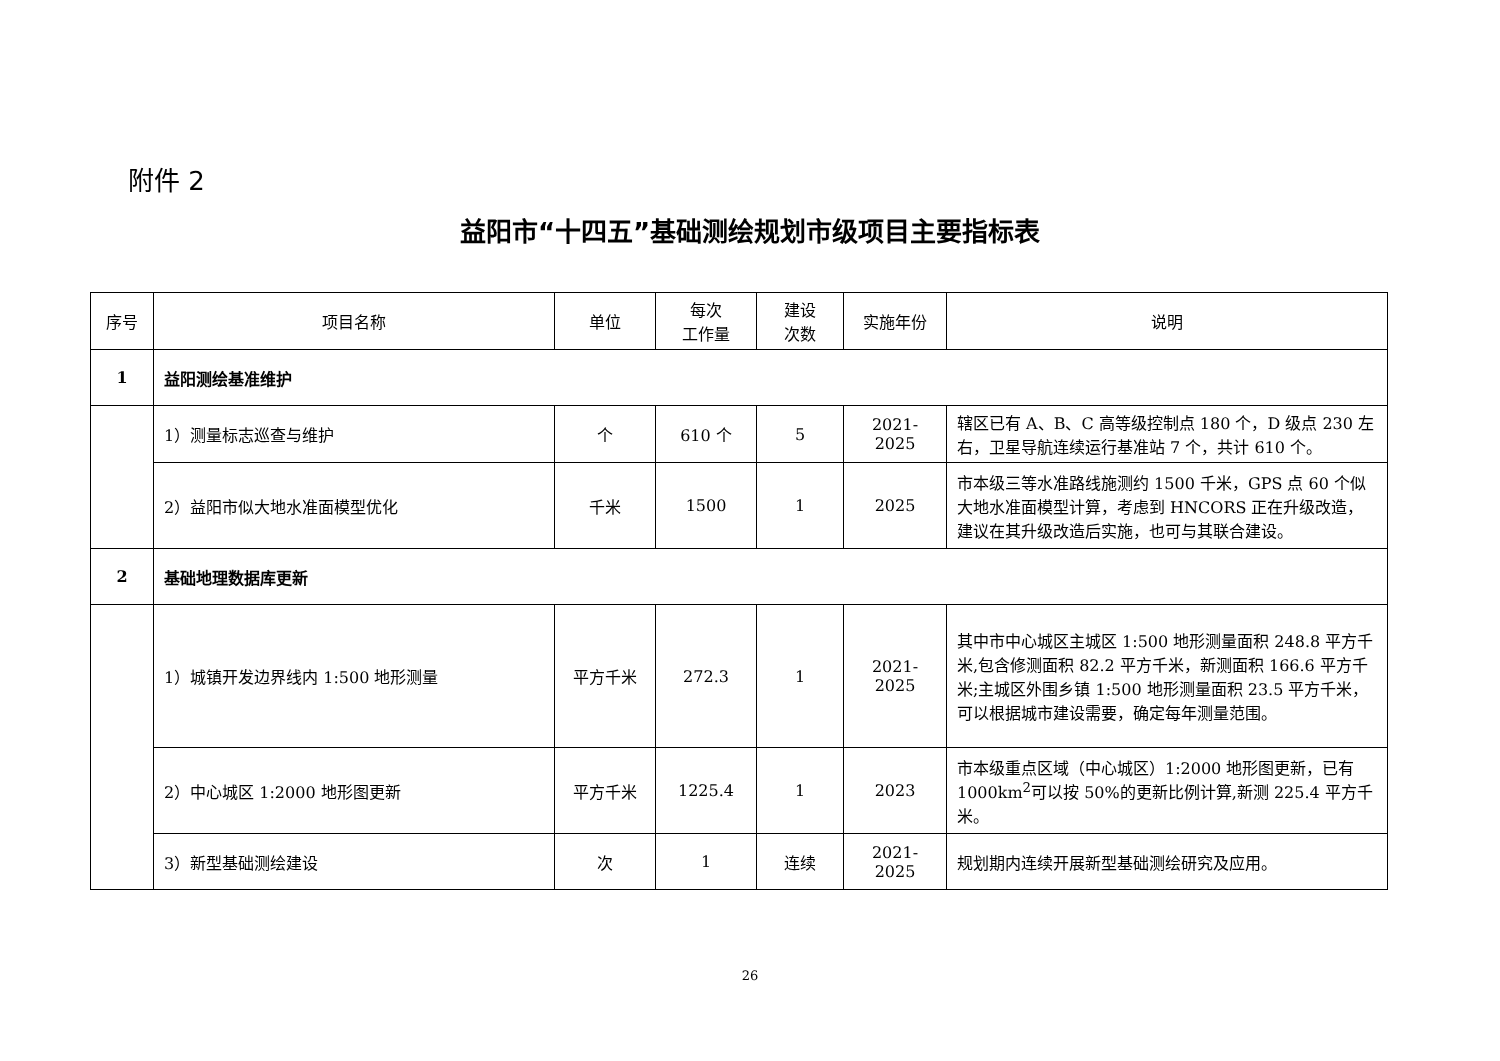附件 2
益阳市“十四五”基础测绘规划市级项目主要指标表
| 序号 | 项目名称 | 单位 | 每次 工作量 | 建设 次数 | 实施年份 | 说明 |
| --- | --- | --- | --- | --- | --- | --- |
| 1 | 益阳测绘基准维护 | | | | | |
| | 1）测量标志巡查与维护 | 个 | 610 个 | 5 | 2021-2025 | 辖区已有 A、B、C 高等级控制点 180 个，D 级点 230 左右，卫星导航连续运行基准站 7 个，共计 610 个。 |
| | 2）益阳市似大地水准面模型优化 | 千米 | 1500 | 1 | 2025 | 市本级三等水准路线施测约 1500 千米，GPS 点 60 个似大地水准面模型计算，考虑到 HNCORS 正在升级改造，建议在其升级改造后实施，也可与其联合建设。 |
| 2 | 基础地理数据库更新 | | | | | |
| | 1）城镇开发边界线内 1:500 地形测量 | 平方千米 | 272.3 | 1 | 2021-2025 | 其中市中心城区主城区 1:500 地形测量面积 248.8 平方千米,包含修测面积 82.2 平方千米，新测面积 166.6 平方千米;主城区外围乡镇 1:500 地形测量面积 23.5 平方千米，可以根据城市建设需要，确定每年测量范围。 |
| | 2）中心城区 1:2000 地形图更新 | 平方千米 | 1225.4 | 1 | 2023 | 市本级重点区域（中心城区）1:2000 地形图更新，已有 1000km<sup>2</sup>可以按 50%的更新比例计算,新测 225.4 平方千米。 |
| | 3）新型基础测绘建设 | 次 | 1 | 连续 | 2021-2025 | 规划期内连续开展新型基础测绘研究及应用。 |
26